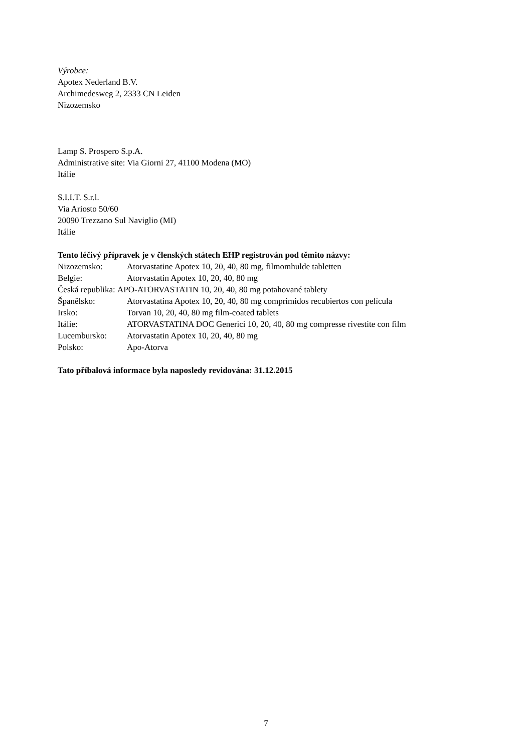Výrobce:
Apotex Nederland B.V.
Archimedesweg 2, 2333 CN Leiden
Nizozemsko
Lamp S. Prospero S.p.A.
Administrative site: Via Giorni 27, 41100 Modena (MO)
Itálie
S.I.I.T. S.r.l.
Via Ariosto 50/60
20090 Trezzano Sul Naviglio (MI)
Itálie
Tento léčivý přípravek je v členských státech EHP registrován pod těmito názvy:
Nizozemsko: Atorvastatine Apotex 10, 20, 40, 80 mg, filmomhulde tabletten
Belgie: Atorvastatin Apotex 10, 20, 40, 80 mg
Česká republika: APO-ATORVASTATIN 10, 20, 40, 80 mg potahované tablety
Španělsko: Atorvastatina Apotex 10, 20, 40, 80 mg comprimidos recubiertos con película
Irsko: Torvan 10, 20, 40, 80 mg film-coated tablets
Itálie: ATORVASTATINA DOC Generici 10, 20, 40, 80 mg compresse rivestite con film
Lucembursko: Atorvastatin Apotex 10, 20, 40, 80 mg
Polsko: Apo-Atorva
Tato příbalová informace byla naposledy revidována: 31.12.2015
7